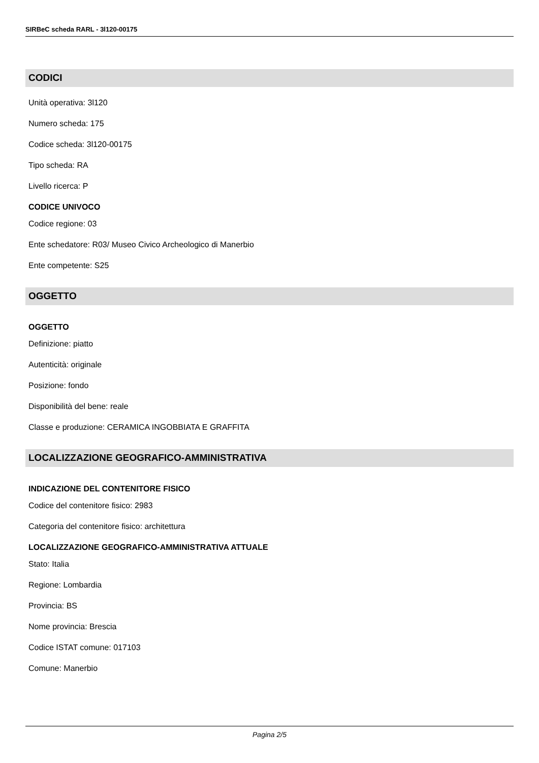SIRBeC scheda RARL - 3l120-00175
CODICI
Unità operativa: 3l120
Numero scheda: 175
Codice scheda: 3l120-00175
Tipo scheda: RA
Livello ricerca: P
CODICE UNIVOCO
Codice regione: 03
Ente schedatore: R03/ Museo Civico Archeologico di Manerbio
Ente competente: S25
OGGETTO
OGGETTO
Definizione: piatto
Autenticità: originale
Posizione: fondo
Disponibilità del bene: reale
Classe e produzione: CERAMICA INGOBBIATA E GRAFFITA
LOCALIZZAZIONE GEOGRAFICO-AMMINISTRATIVA
INDICAZIONE DEL CONTENITORE FISICO
Codice del contenitore fisico: 2983
Categoria del contenitore fisico: architettura
LOCALIZZAZIONE GEOGRAFICO-AMMINISTRATIVA ATTUALE
Stato: Italia
Regione: Lombardia
Provincia: BS
Nome provincia: Brescia
Codice ISTAT comune: 017103
Comune: Manerbio
Pagina 2/5